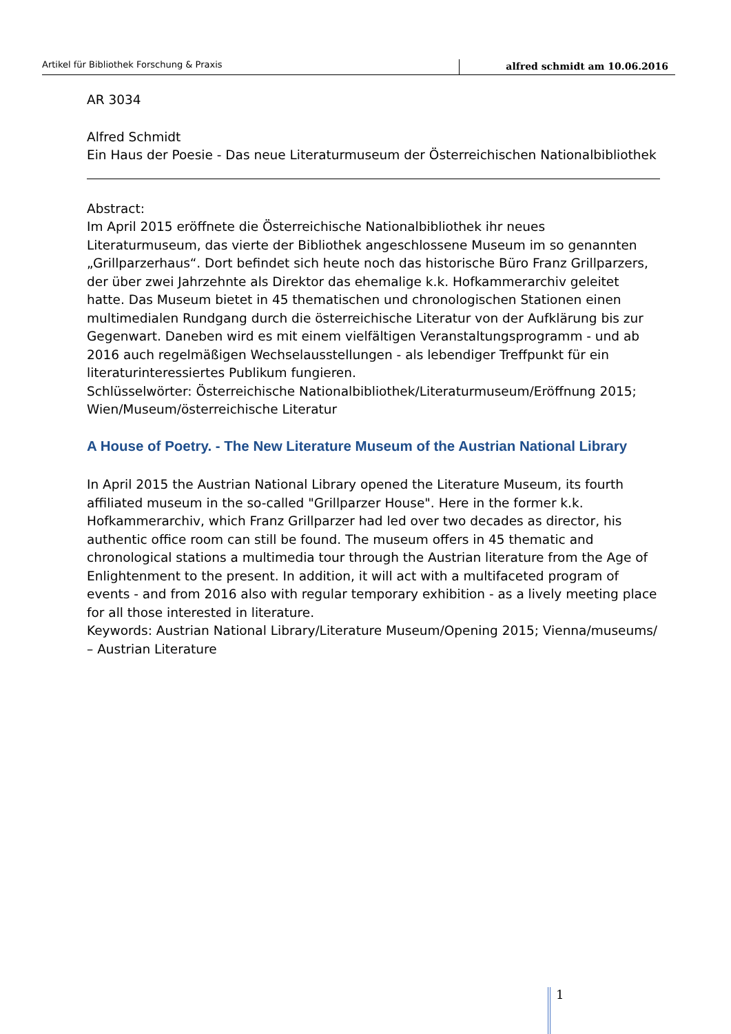Artikel für Bibliothek Forschung & Praxis alfred schmidt am 10.06.2016
AR 3034
Alfred Schmidt
Ein Haus der Poesie - Das neue Literaturmuseum der Österreichischen Nationalbibliothek
Abstract:
Im April 2015 eröffnete die Österreichische Nationalbibliothek ihr neues Literaturmuseum, das vierte der Bibliothek angeschlossene Museum im so genannten „Grillparzerhaus“. Dort befindet sich heute noch das historische Büro Franz Grillparzers, der über zwei Jahrzehnte als Direktor das ehemalige k.k. Hofkammerarchiv geleitet hatte. Das Museum bietet in 45 thematischen und chronologischen Stationen einen multimedialen Rundgang durch die österreichische Literatur von der Aufklärung bis zur Gegenwart. Daneben wird es mit einem vielfältigen Veranstaltungsprogramm - und ab 2016 auch regelmäßigen Wechselausstellungen - als lebendiger Treffpunkt für ein literaturinteressiertes Publikum fungieren.
Schlüsselwörter: Österreichische Nationalbibliothek/Literaturmuseum/Eröffnung 2015; Wien/Museum/österreichische Literatur
A House of Poetry. - The New Literature Museum of the Austrian National Library
In April 2015 the Austrian National Library opened the Literature Museum, its fourth affiliated museum in the so-called "Grillparzer House". Here in the former k.k. Hofkammerarchiv, which Franz Grillparzer had led over two decades as director, his authentic office room can still be found. The museum offers in 45 thematic and chronological stations a multimedia tour through the Austrian literature from the Age of Enlightenment to the present. In addition, it will act with a multifaceted program of events - and from 2016 also with regular temporary exhibition - as a lively meeting place for all those interested in literature.
Keywords: Austrian National Library/Literature Museum/Opening 2015; Vienna/museums/ – Austrian Literature
1